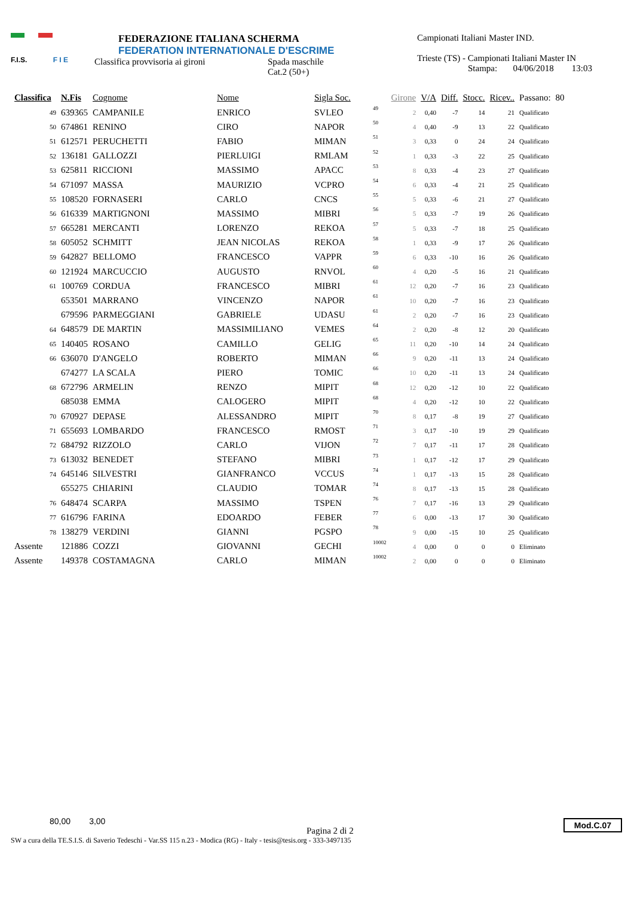F.I.S. F I E
FEDERAZIONE ITALIANA SCHERMA
FEDERATION INTERNATIONALE D'ESCRIME
Classifica provvisoria ai gironi Spada maschile
Cat.2 (50+)
Campionati Italiani Master IND.
Trieste (TS) - Campionati Italiani Master IN
Stampa: 04/06/2018 13:03
| Classifica | N.Fis | Cognome | Nome | Sigla Soc. | | Girone | V/A | Diff. | Stocc. | Ricev.. | Passano: | 80 |
| --- | --- | --- | --- | --- | --- | --- | --- | --- | --- | --- | --- | --- |
| 49 | 639365 | CAMPANILE | ENRICO | SVLEO | 49 | 2 | 0,40 | -7 | 14 | 21 | Qualificato | |
| 50 | 674861 | RENINO | CIRO | NAPOR | 50 | 4 | 0,40 | -9 | 13 | 22 | Qualificato | |
| 51 | 612571 | PERUCHETTI | FABIO | MIMAN | 51 | 3 | 0,33 | 0 | 24 | 24 | Qualificato | |
| 52 | 136181 | GALLOZZI | PIERLUIGI | RMLAM | 52 | 1 | 0,33 | -3 | 22 | 25 | Qualificato | |
| 53 | 625811 | RICCIONI | MASSIMO | APACC | 53 | 8 | 0,33 | -4 | 23 | 27 | Qualificato | |
| 54 | 671097 | MASSA | MAURIZIO | VCPRO | 54 | 6 | 0,33 | -4 | 21 | 25 | Qualificato | |
| 55 | 108520 | FORNASERI | CARLO | CNCS | 55 | 5 | 0,33 | -6 | 21 | 27 | Qualificato | |
| 56 | 616339 | MARTIGNONI | MASSIMO | MIBRI | 56 | 5 | 0,33 | -7 | 19 | 26 | Qualificato | |
| 57 | 665281 | MERCANTI | LORENZO | REKOA | 57 | 5 | 0,33 | -7 | 18 | 25 | Qualificato | |
| 58 | 605052 | SCHMITT | JEAN NICOLAS | REKOA | 58 | 1 | 0,33 | -9 | 17 | 26 | Qualificato | |
| 59 | 642827 | BELLOMO | FRANCESCO | VAPPR | 59 | 6 | 0,33 | -10 | 16 | 26 | Qualificato | |
| 60 | 121924 | MARCUCCIO | AUGUSTO | RNVOL | 60 | 4 | 0,20 | -5 | 16 | 21 | Qualificato | |
| 61 | 100769 | CORDUA | FRANCESCO | MIBRI | 61 | 12 | 0,20 | -7 | 16 | 23 | Qualificato | |
| | 653501 | MARRANO | VINCENZO | NAPOR | 61 | 10 | 0,20 | -7 | 16 | 23 | Qualificato | |
| | 679596 | PARMEGGIANI | GABRIELE | UDASU | 61 | 2 | 0,20 | -7 | 16 | 23 | Qualificato | |
| 64 | 648579 | DE MARTIN | MASSIMILIANO | VEMES | 64 | 2 | 0,20 | -8 | 12 | 20 | Qualificato | |
| 65 | 140405 | ROSANO | CAMILLO | GELIG | 65 | 11 | 0,20 | -10 | 14 | 24 | Qualificato | |
| 66 | 636070 | D'ANGELO | ROBERTO | MIMAN | 66 | 9 | 0,20 | -11 | 13 | 24 | Qualificato | |
| | 674277 | LA SCALA | PIERO | TOMIC | 66 | 10 | 0,20 | -11 | 13 | 24 | Qualificato | |
| 68 | 672796 | ARMELIN | RENZO | MIPIT | 68 | 12 | 0,20 | -12 | 10 | 22 | Qualificato | |
| | 685038 | EMMA | CALOGERO | MIPIT | 68 | 4 | 0,20 | -12 | 10 | 22 | Qualificato | |
| 70 | 670927 | DEPASE | ALESSANDRO | MIPIT | 70 | 8 | 0,17 | -8 | 19 | 27 | Qualificato | |
| 71 | 655693 | LOMBARDO | FRANCESCO | RMOST | 71 | 3 | 0,17 | -10 | 19 | 29 | Qualificato | |
| 72 | 684792 | RIZZOLO | CARLO | VIJON | 72 | 7 | 0,17 | -11 | 17 | 28 | Qualificato | |
| 73 | 613032 | BENEDET | STEFANO | MIBRI | 73 | 1 | 0,17 | -12 | 17 | 29 | Qualificato | |
| 74 | 645146 | SILVESTRI | GIANFRANCO | VCCUS | 74 | 1 | 0,17 | -13 | 15 | 28 | Qualificato | |
| | 655275 | CHIARINI | CLAUDIO | TOMAR | 74 | 8 | 0,17 | -13 | 15 | 28 | Qualificato | |
| 76 | 648474 | SCARPA | MASSIMO | TSPEN | 76 | 7 | 0,17 | -16 | 13 | 29 | Qualificato | |
| 77 | 616796 | FARINA | EDOARDO | FEBER | 77 | 6 | 0,00 | -13 | 17 | 30 | Qualificato | |
| 78 | 138279 | VERDINI | GIANNI | PGSPO | 78 | 9 | 0,00 | -15 | 10 | 25 | Qualificato | |
| Assente | 121886 | COZZI | GIOVANNI | GECHI | 10002 | 4 | 0,00 | 0 | 0 | 0 | Eliminato | |
| Assente | 149378 | COSTAMAGNA | CARLO | MIMAN | 10002 | 2 | 0,00 | 0 | 0 | 0 | Eliminato | |
80,00 3,00
Pagina 2 di 2
SW a cura della TE.S.I.S. di Saverio Tedeschi - Var.SS 115 n.23 - Modica (RG) - Italy - tesis@tesis.org - 333-3497135
Mod.C.07